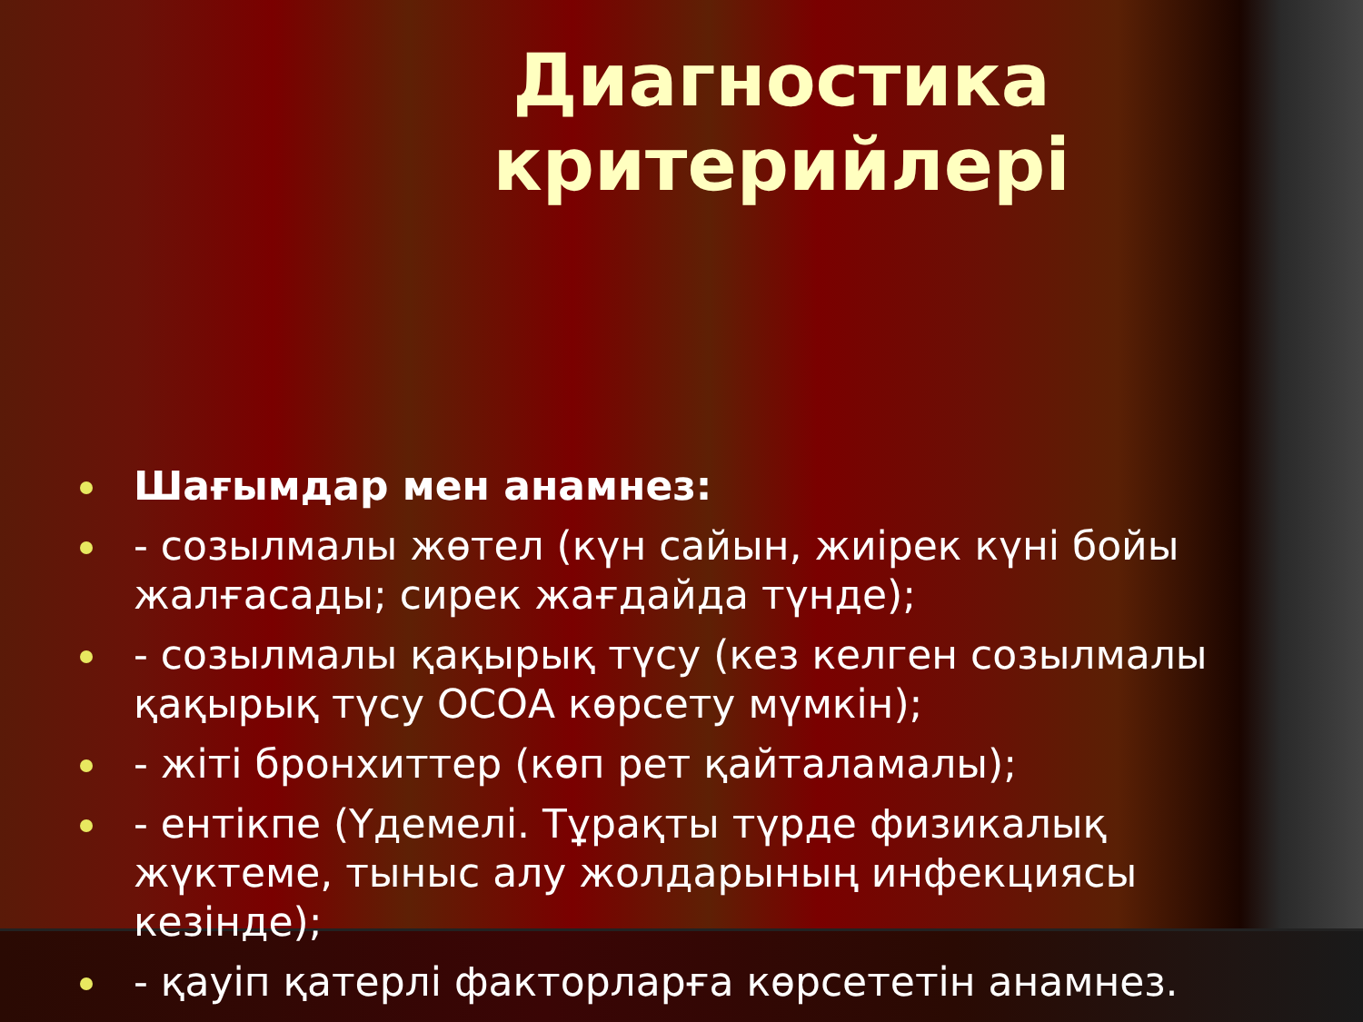Диагностика критерийлері
Шағымдар мен анамнез:
- созылмалы жөтел (күн сайын, жиірек күні бойы жалғасады; сирек жағдайда түнде);
- созылмалы қақырық түсу (кез келген созылмалы қақырық түсу ОСОА көрсету мүмкін);
- жіті бронхиттер (көп рет қайталамалы);
- ентікпе (Үдемелі. Тұрақты түрде физикалық жүктеме, тыныс алу жолдарының инфекциясы кезінде);
- қауіп қатерлі факторларға көрсететін анамнез.